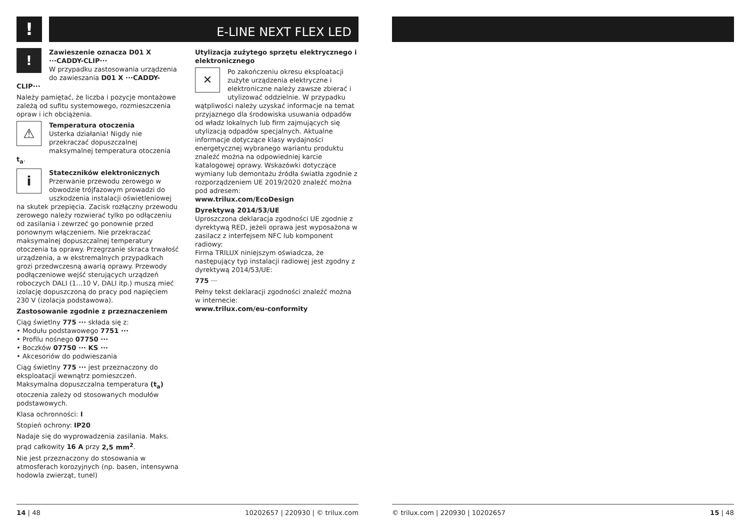!
E-LINE NEXT FLEX LED
!
Zawieszenie oznacza D01 X ···CADDY-CLIP···
W przypadku zastosowania urządzenia do zawieszania D01 X ···CADDY-CLIP···
Należy pamiętać, że liczba i pozycje montażowe zależą od sufitu systemowego, rozmieszczenia opraw i ich obciążenia.
⚠
Temperatura otoczenia
Usterka działania! Nigdy nie przekraczać dopuszczalnej maksymalnej temperatura otoczenia t<sub>a</sub>.
i
Stateczników elektronicznych
Przerwanie przewodu zerowego w obwodzie trójfazowym prowadzi do uszkodzenia instalacji oświetleniowej na skutek przepięcia. Zacisk rozłączny przewodu zerowego należy rozwierać tylko po odłączeniu od zasilania i zewrzeć go ponownie przed ponownym włączeniem. Nie przekraczać maksymalnej dopuszczalnej temperatury otoczenia ta oprawy. Przegrzanie skraca trwałość urządzenia, a w ekstremalnych przypadkach grozi przedwczesną awarią oprawy. Przewody podłączeniowe wejść sterujących urządzeń roboczych DALI (1...10 V, DALI itp.) muszą mieć izolację dopuszczoną do pracy pod napięciem 230 V (izolacja podstawowa).
Zastosowanie zgodnie z przeznaczeniem
Ciąg świetlny 775 ··· składa się z:
• Modułu podstawowego 7751 ···
• Profilu nośnego 07750 ···
• Boczków 07750 ··· KS ···
• Akcesoriów do podwieszania
Ciąg świetlny 775 ··· jest przeznaczony do eksploatacji wewnątrz pomieszczeń. Maksymalna dopuszczalna temperatura (t<sub>a</sub>) otoczenia zależy od stosowanych modułów podstawowych.
Klasa ochronności: I
Stopień ochrony: IP20
Nadaje się do wyprowadzenia zasilania. Maks. prąd całkowity 16 A przy 2,5 mm<sup>2</sup>.
Nie jest przeznaczony do stosowania w atmosferach korozyjnych (np. basen, intensywna hodowla zwierząt, tunel)
Utylizacja zużytego sprzętu elektrycznego i elektronicznego
✕
Po zakończeniu okresu eksploatacji zużyte urządzenia elektryczne i elektroniczne należy zawsze zbierać i utylizować oddzielnie. W przypadku wątpliwości należy uzyskać informacje na temat przyjaznego dla środowiska usuwania odpadów od władz lokalnych lub firm zajmujących się utylizacją odpadów specjalnych. Aktualne informacje dotyczące klasy wydajności energetycznej wybranego wariantu produktu znaleźć można na odpowiedniej karcie katalogowej oprawy. Wskazówki dotyczące wymiany lub demontażu źródła światła zgodnie z rozporządzeniem UE 2019/2020 znaleźć można pod adresem:
www.trilux.com/EcoDesign
Dyrektywą 2014/53/UE
Uproszczona deklaracja zgodności UE zgodnie z dyrektywą RED, jeżeli oprawa jest wyposażona w zasilacz z interfejsem NFC lub komponent radiowy:
Firma TRILUX niniejszym oświadcza, że następujący typ instalacji radiowej jest zgodny z dyrektywą 2014/53/UE:
775 ···
Pełny tekst deklaracji zgodności znaleźć można w internecie:
www.trilux.com/eu-conformity
14 | 48 10202657 | 220930 | © trilux.com
© trilux.com | 220930 | 10202657 15 | 48